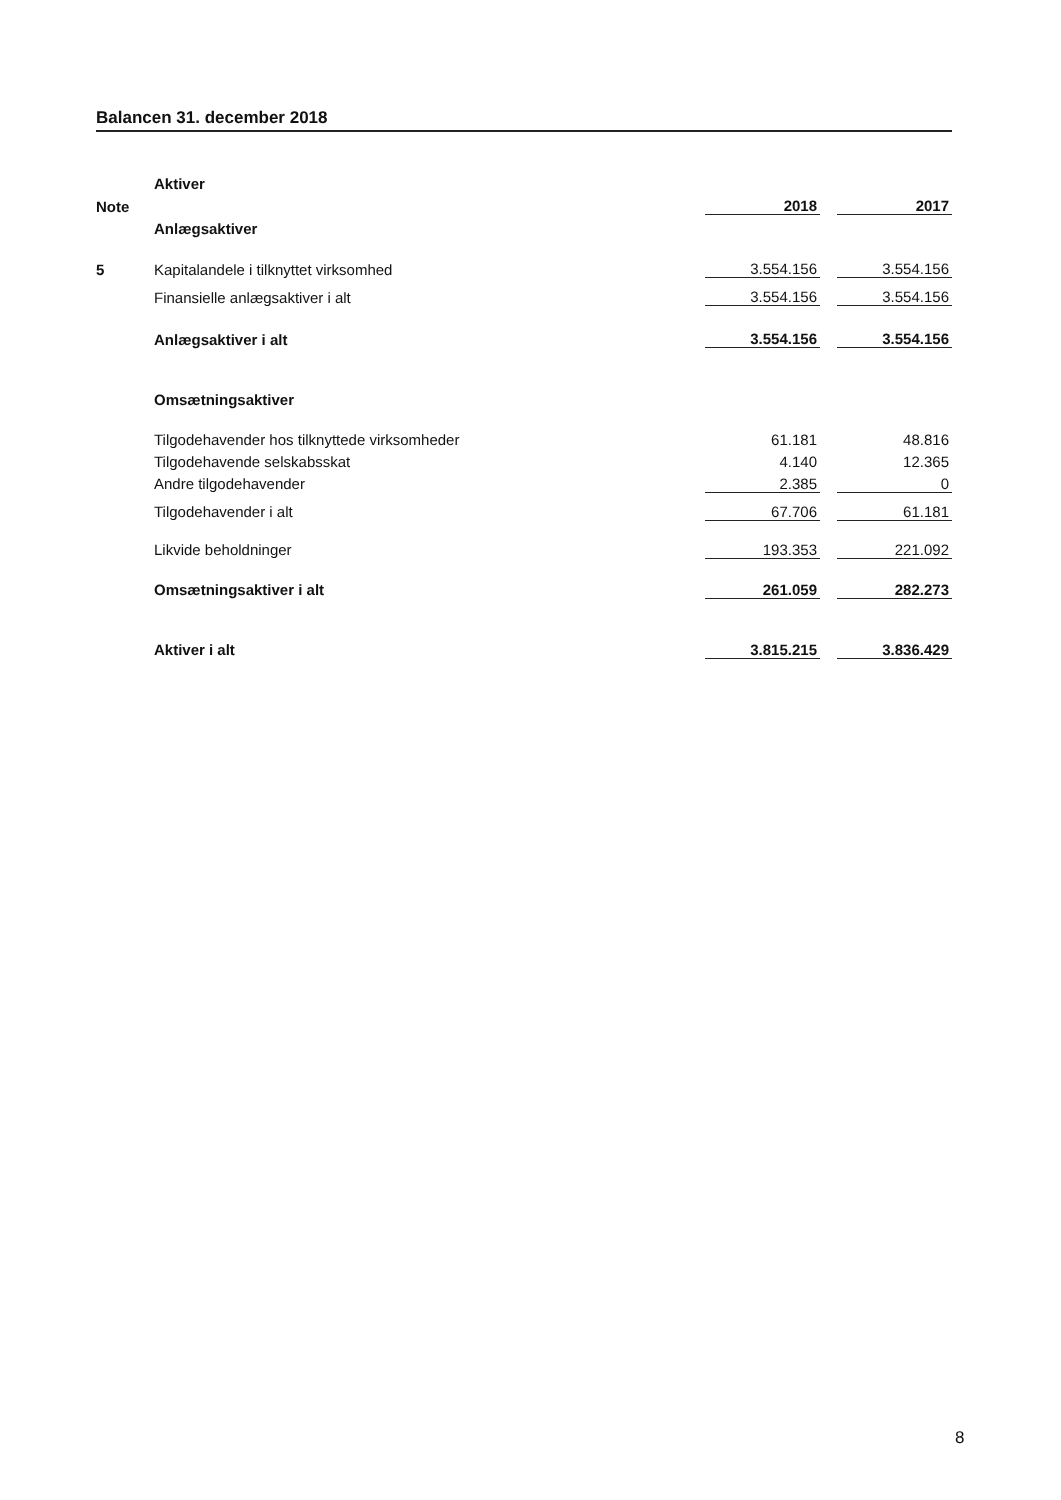Balancen 31. december 2018
| | Aktiver | | | |
| Note | | 2018 | | 2017 |
| | Anlægsaktiver | | | |
| 5 | Kapitalandele i tilknyttet virksomhed | 3.554.156 | | 3.554.156 |
| | Finansielle anlægsaktiver i alt | 3.554.156 | | 3.554.156 |
| | Anlægsaktiver i alt | 3.554.156 | | 3.554.156 |
| | Omsætningsaktiver | | | |
| | Tilgodehavender hos tilknyttede virksomheder | 61.181 | | 48.816 |
| | Tilgodehavende selskabsskat | 4.140 | | 12.365 |
| | Andre tilgodehavender | 2.385 | | 0 |
| | Tilgodehavender i alt | 67.706 | | 61.181 |
| | Likvide beholdninger | 193.353 | | 221.092 |
| | Omsætningsaktiver i alt | 261.059 | | 282.273 |
| | Aktiver i alt | 3.815.215 | | 3.836.429 |
8